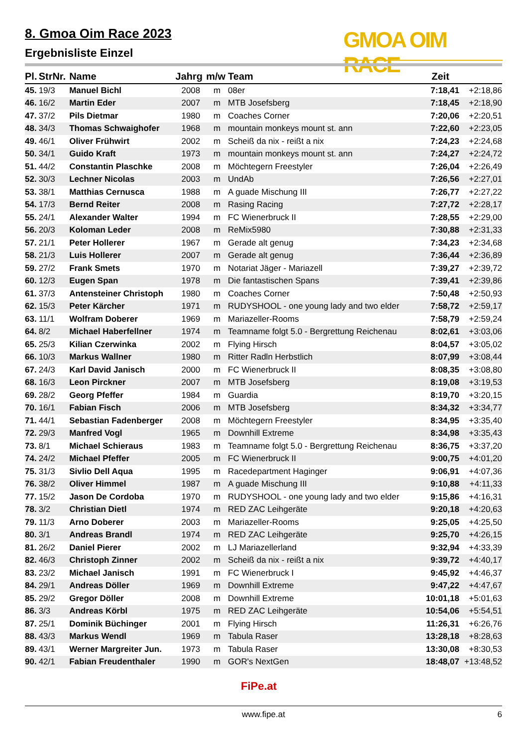8. Gmoa Oim Race 2023
Ergebnisliste Einzel
GMOA OIM RACE
| Pl. | StrNr. | Name | Jahrg | m/w | Team | Zeit | |
| --- | --- | --- | --- | --- | --- | --- | --- |
| 45. | 19/3 | Manuel Bichl | 2008 | m | 08er | 7:18,41 | +2:18,86 |
| 46. | 16/2 | Martin Eder | 2007 | m | MTB Josefsberg | 7:18,45 | +2:18,90 |
| 47. | 37/2 | Pils Dietmar | 1980 | m | Coaches Corner | 7:20,06 | +2:20,51 |
| 48. | 34/3 | Thomas Schwaighofer | 1968 | m | mountain monkeys mount st. ann | 7:22,60 | +2:23,05 |
| 49. | 46/1 | Oliver Frühwirt | 2002 | m | Scheiß da nix - reißt a nix | 7:24,23 | +2:24,68 |
| 50. | 34/1 | Guido Kraft | 1973 | m | mountain monkeys mount st. ann | 7:24,27 | +2:24,72 |
| 51. | 44/2 | Constantin Plaschke | 2008 | m | Möchtegern Freestyler | 7:26,04 | +2:26,49 |
| 52. | 30/3 | Lechner Nicolas | 2003 | m | UndAb | 7:26,56 | +2:27,01 |
| 53. | 38/1 | Matthias Cernusca | 1988 | m | A guade Mischung III | 7:26,77 | +2:27,22 |
| 54. | 17/3 | Bernd Reiter | 2008 | m | Rasing Racing | 7:27,72 | +2:28,17 |
| 55. | 24/1 | Alexander Walter | 1994 | m | FC Wienerbruck II | 7:28,55 | +2:29,00 |
| 56. | 20/3 | Koloman Leder | 2008 | m | ReMix5980 | 7:30,88 | +2:31,33 |
| 57. | 21/1 | Peter Hollerer | 1967 | m | Gerade alt genug | 7:34,23 | +2:34,68 |
| 58. | 21/3 | Luis Hollerer | 2007 | m | Gerade alt genug | 7:36,44 | +2:36,89 |
| 59. | 27/2 | Frank Smets | 1970 | m | Notariat Jäger - Mariazell | 7:39,27 | +2:39,72 |
| 60. | 12/3 | Eugen Span | 1978 | m | Die fantastischen Spans | 7:39,41 | +2:39,86 |
| 61. | 37/3 | Antensteiner Christoph | 1980 | m | Coaches Corner | 7:50,48 | +2:50,93 |
| 62. | 15/3 | Peter Kärcher | 1971 | m | RUDYSHOOL - one young lady and two elder | 7:58,72 | +2:59,17 |
| 63. | 11/1 | Wolfram Doberer | 1969 | m | Mariazeller-Rooms | 7:58,79 | +2:59,24 |
| 64. | 8/2 | Michael Haberfellner | 1974 | m | Teamname folgt 5.0 - Bergrettung Reichenau | 8:02,61 | +3:03,06 |
| 65. | 25/3 | Kilian Czerwinka | 2002 | m | Flying Hirsch | 8:04,57 | +3:05,02 |
| 66. | 10/3 | Markus Wallner | 1980 | m | Ritter Radln Herbstlich | 8:07,99 | +3:08,44 |
| 67. | 24/3 | Karl David Janisch | 2000 | m | FC Wienerbruck II | 8:08,35 | +3:08,80 |
| 68. | 16/3 | Leon Pirckner | 2007 | m | MTB Josefsberg | 8:19,08 | +3:19,53 |
| 69. | 28/2 | Georg Pfeffer | 1984 | m | Guardia | 8:19,70 | +3:20,15 |
| 70. | 16/1 | Fabian Fisch | 2006 | m | MTB Josefsberg | 8:34,32 | +3:34,77 |
| 71. | 44/1 | Sebastian Fadenberger | 2008 | m | Möchtegern Freestyler | 8:34,95 | +3:35,40 |
| 72. | 29/3 | Manfred Vogl | 1965 | m | Downhill Extreme | 8:34,98 | +3:35,43 |
| 73. | 8/1 | Michael Schieraus | 1983 | m | Teamname folgt 5.0 - Bergrettung Reichenau | 8:36,75 | +3:37,20 |
| 74. | 24/2 | Michael Pfeffer | 2005 | m | FC Wienerbruck II | 9:00,75 | +4:01,20 |
| 75. | 31/3 | Sivlio Dell Aqua | 1995 | m | Racedepartment Haginger | 9:06,91 | +4:07,36 |
| 76. | 38/2 | Oliver Himmel | 1987 | m | A guade Mischung III | 9:10,88 | +4:11,33 |
| 77. | 15/2 | Jason De Cordoba | 1970 | m | RUDYSHOOL - one young lady and two elder | 9:15,86 | +4:16,31 |
| 78. | 3/2 | Christian Dietl | 1974 | m | RED ZAC Leihgeräte | 9:20,18 | +4:20,63 |
| 79. | 11/3 | Arno Doberer | 2003 | m | Mariazeller-Rooms | 9:25,05 | +4:25,50 |
| 80. | 3/1 | Andreas Brandl | 1974 | m | RED ZAC Leihgeräte | 9:25,70 | +4:26,15 |
| 81. | 26/2 | Daniel Pierer | 2002 | m | LJ Mariazellerland | 9:32,94 | +4:33,39 |
| 82. | 46/3 | Christoph Zinner | 2002 | m | Scheiß da nix - reißt a nix | 9:39,72 | +4:40,17 |
| 83. | 23/2 | Michael Janisch | 1991 | m | FC Wienerbruck I | 9:45,92 | +4:46,37 |
| 84. | 29/1 | Andreas Döller | 1969 | m | Downhill Extreme | 9:47,22 | +4:47,67 |
| 85. | 29/2 | Gregor Döller | 2008 | m | Downhill Extreme | 10:01,18 | +5:01,63 |
| 86. | 3/3 | Andreas Körbl | 1975 | m | RED ZAC Leihgeräte | 10:54,06 | +5:54,51 |
| 87. | 25/1 | Dominik Büchinger | 2001 | m | Flying Hirsch | 11:26,31 | +6:26,76 |
| 88. | 43/3 | Markus Wendl | 1969 | m | Tabula Raser | 13:28,18 | +8:28,63 |
| 89. | 43/1 | Werner Margreiter Jun. | 1973 | m | Tabula Raser | 13:30,08 | +8:30,53 |
| 90. | 42/1 | Fabian Freudenthaler | 1990 | m | GOR's NextGen | 18:48,07 | +13:48,52 |
FiPe.at
www.fipe.at 6